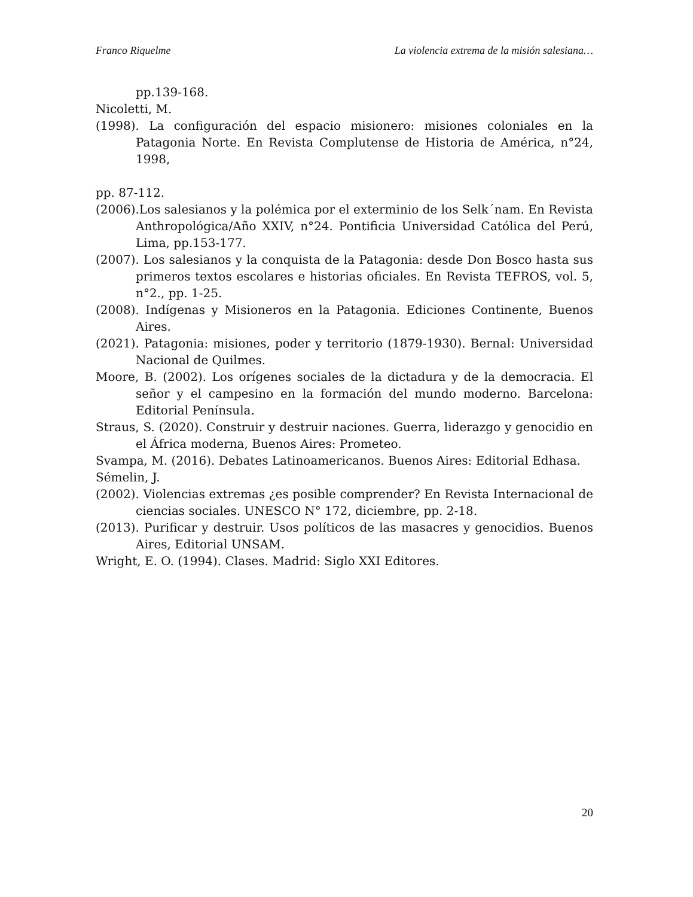Franco Riquelme La violencia extrema de la misión salesiana…
pp.139-168.
Nicoletti, M.
(1998). La configuración del espacio misionero: misiones coloniales en la Patagonia Norte. En Revista Complutense de Historia de América, n°24, 1998,
pp. 87-112.
(2006).Los salesianos y la polémica por el exterminio de los Selk´nam. En Revista Anthropológica/Año XXIV, n°24. Pontificia Universidad Católica del Perú, Lima, pp.153-177.
(2007). Los salesianos y la conquista de la Patagonia: desde Don Bosco hasta sus primeros textos escolares e historias oficiales. En Revista TEFROS, vol. 5, n°2., pp. 1-25.
(2008). Indígenas y Misioneros en la Patagonia. Ediciones Continente, Buenos Aires.
(2021). Patagonia: misiones, poder y territorio (1879-1930). Bernal: Universidad Nacional de Quilmes.
Moore, B. (2002). Los orígenes sociales de la dictadura y de la democracia. El señor y el campesino en la formación del mundo moderno. Barcelona: Editorial Península.
Straus, S. (2020). Construir y destruir naciones. Guerra, liderazgo y genocidio en el África moderna, Buenos Aires: Prometeo.
Svampa, M. (2016). Debates Latinoamericanos. Buenos Aires: Editorial Edhasa.
Sémelin, J.
(2002). Violencias extremas ¿es posible comprender? En Revista Internacional de ciencias sociales. UNESCO N° 172, diciembre, pp. 2-18.
(2013). Purificar y destruir. Usos políticos de las masacres y genocidios. Buenos Aires, Editorial UNSAM.
Wright, E. O. (1994). Clases. Madrid: Siglo XXI Editores.
20